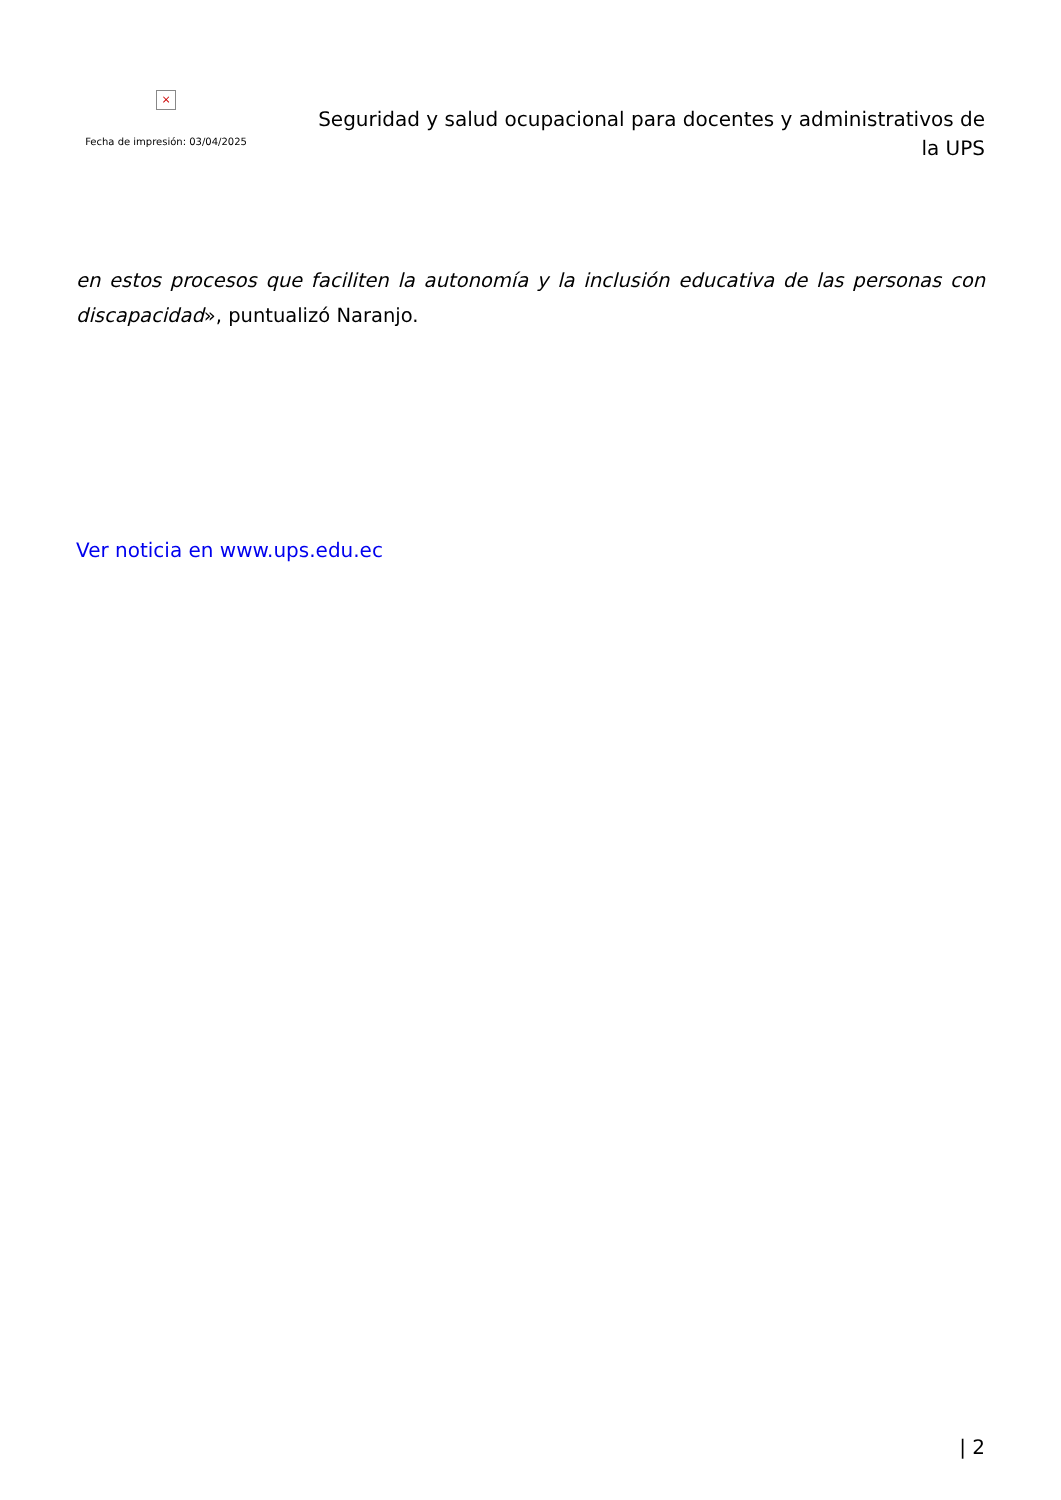×
Fecha de impresión: 03/04/2025
Seguridad y salud ocupacional para docentes y administrativos de la UPS
en estos procesos que faciliten la autonomía y la inclusión educativa de las personas con discapacidad», puntualizó Naranjo.
Ver noticia en www.ups.edu.ec
| 2